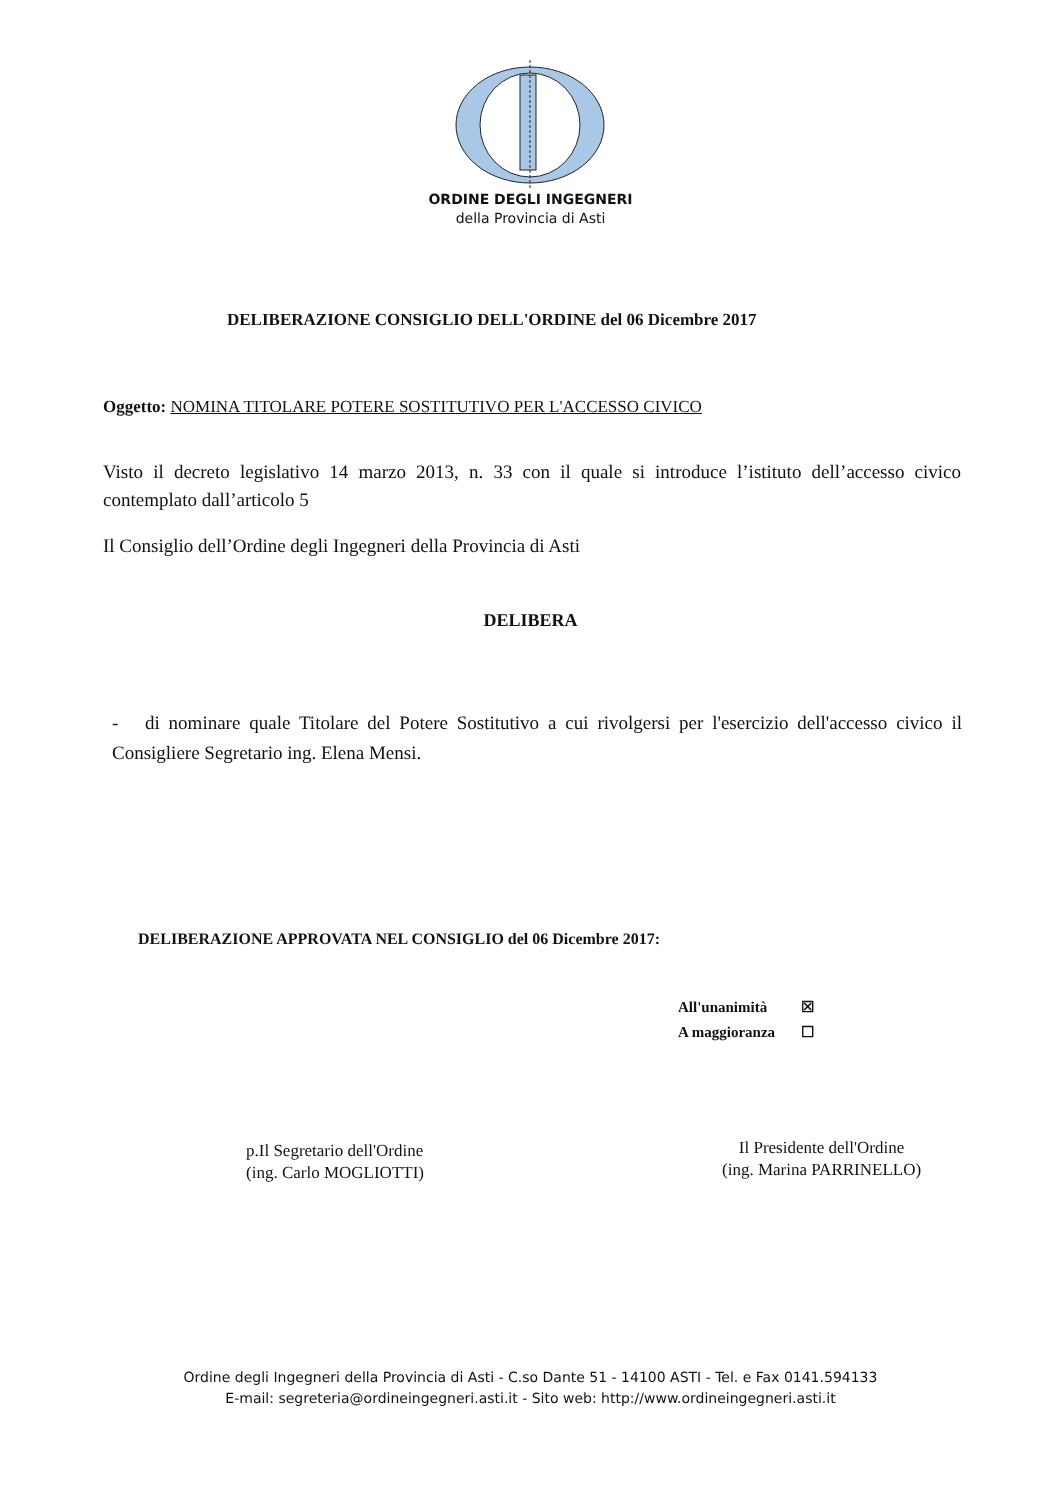ORDINE DEGLI INGEGNERI
della Provincia di Asti
DELIBERAZIONE CONSIGLIO DELL'ORDINE del 06 Dicembre 2017
Oggetto: NOMINA TITOLARE POTERE SOSTITUTIVO PER L'ACCESSO CIVICO
Visto il decreto legislativo 14 marzo 2013, n. 33 con il quale si introduce l’istituto dell’accesso civico contemplato dall’articolo 5
Il Consiglio dell’Ordine degli Ingegneri della Provincia di Asti
DELIBERA
- di nominare quale Titolare del Potere Sostitutivo a cui rivolgersi per l'esercizio dell'accesso civico il Consigliere Segretario ing. Elena Mensi.
DELIBERAZIONE APPROVATA NEL CONSIGLIO del 06 Dicembre 2017:
All'unanimità ☒
A maggioranza ☐
p.Il Segretario dell'Ordine
(ing. Carlo MOGLIOTTI)
Il Presidente dell'Ordine
(ing. Marina PARRINELLO)
Ordine degli Ingegneri della Provincia di Asti - C.so Dante 51 - 14100 ASTI - Tel. e Fax 0141.594133
E-mail: segreteria@ordineingegneri.asti.it - Sito web: http://www.ordineingegneri.asti.it